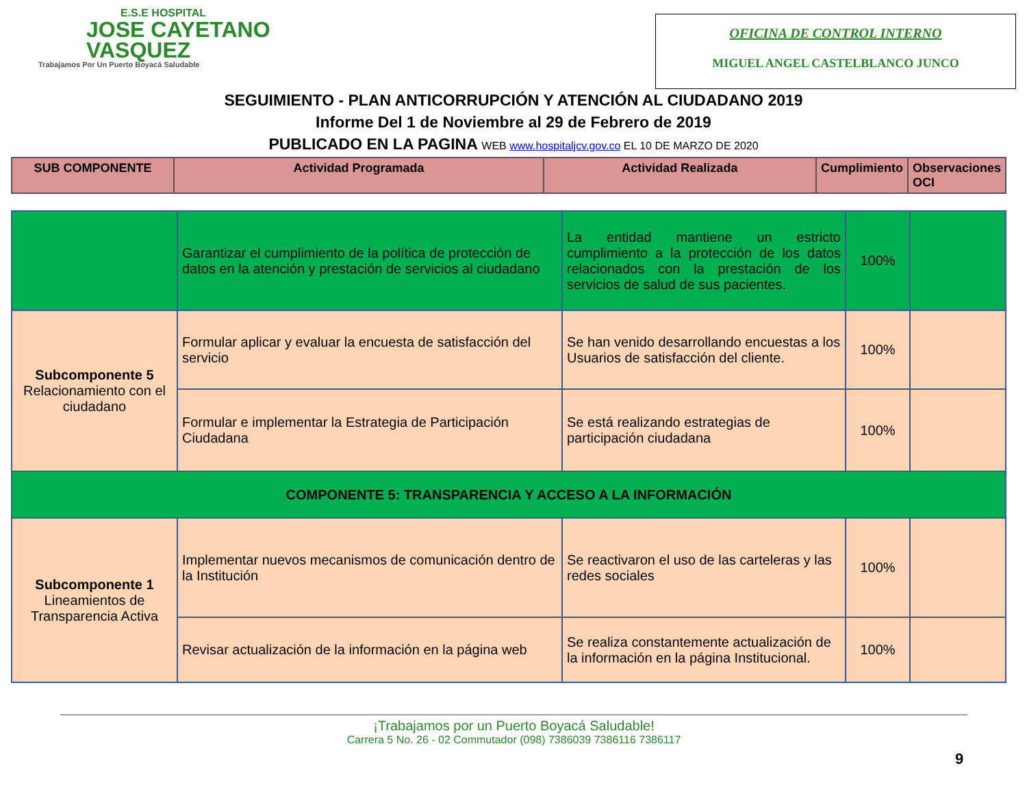E.S.E HOSPITAL
JOSE CAYETANO
VASQUEZ
Trabajamos Por Un Puerto Boyacá Saludable
OFICINA DE CONTROL INTERNO
MIGUEL ANGEL CASTELBLANCO JUNCO
SEGUIMIENTO - PLAN ANTICORRUPCIÓN Y ATENCIÓN AL CIUDADANO 2019
Informe Del 1 de Noviembre al 29 de Febrero de 2019
PUBLICADO EN LA PAGINA WEB www.hospitaljcv.gov.co EL 10 DE MARZO DE 2020
| SUB COMPONENTE | Actividad Programada | Actividad Realizada | Cumplimiento | Observaciones OCI |
| --- | --- | --- | --- | --- |
| | Garantizar el cumplimiento de la política de protección de datos en la atención y prestación de servicios al ciudadano | La entidad mantiene un estricto cumplimiento a la protección de los datos relacionados con la prestación de los servicios de salud de sus pacientes. | 100% | |
| Subcomponente 5 Relacionamiento con el ciudadano | Formular aplicar y evaluar la encuesta de satisfacción del servicio | Se han venido desarrollando encuestas a los Usuarios de satisfacción del cliente. | 100% | |
| | Formular e implementar la Estrategia de Participación Ciudadana | Se está realizando estrategias de participación ciudadana | 100% | |
| COMPONENTE 5: TRANSPARENCIA Y ACCESO A LA INFORMACIÓN | | | | |
| Subcomponente 1 Lineamientos de Transparencia Activa | Implementar nuevos mecanismos de comunicación dentro de la Institución | Se reactivaron el uso de las carteleras y las redes sociales | 100% | |
| | Revisar actualización de la información en la página web | Se realiza constantemente actualización de la información en la página Institucional. | 100% | |
¡Trabajamos por un Puerto Boyacá Saludable!
Carrera 5 No. 26 - 02 Commutador (098) 7386039 7386116 7386117
9